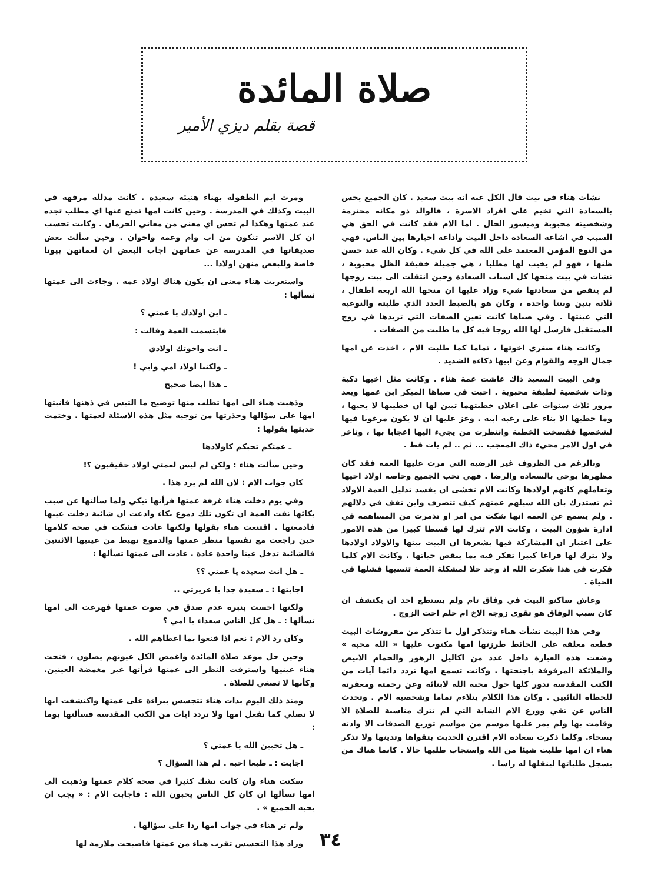صلاة المائدة
قصة بقلم ديزي الأمير
نشات هناء في بيت قال الكل عنه انه بيت سعيد . كان الجميع يحس بالسعادة التي تخيم على افراد الاسرة ، فالوالد ذو مكانه محترمة وشخصيته محبوبة وميسور الحال . اما الام فقد كانت في الحق هي السبب في اشاعة السعادة داخل البيت واذاعة اخبارها بين الناس. فهي من النوع المؤمن المعتمد على الله في كل شيء . وكان الله عند حسن ظنها ، فهو لم يخيب لها مطلبا ، هي جميلة خفيفة الظل محبوبة ، نشات في بيت منحها كل اسباب السعادة وحين انتقلت الى بيت زوجها لم ينقص من سعادتها شيء وزاد عليها ان منحها الله اربعة اطفال ، ثلاثة بنين وبنتا واحدة ، وكان هو بالضبط العدد الذي طلبته والنوعية التي عينتها . وفي صباها كانت تعين الصفات التي تريدها في زوج المستقبل فارسل لها الله زوجا فيه كل ما طلبت من الصفات .
وكانت هناء صغرى اخوتها ، تماما كما طلبت الام ، اخذت عن امها جمال الوجه والقوام وعن ابيها ذكاءه الشديد .
وفي البيت السعيد ذاك عاشت عمة هناء . وكانت مثل اخيها ذكية وذات شخصية لطيفة محبوبة . احبت في صباها المبكر ابن عمها وبعد مرور ثلاث سنوات على اعلان خطبتهما تبين لها ان خطيبها لا يحبها ، وما خطبها الا بناء على رغبة ابيه . وعز عليها ان لا يكون مرغوبا فيها لشخصها ففسخت الخطبة وانتظرت من يجيء اليها اعجابا بها ، وتاخر في اول الامر مجيء ذاك المعجب ... ثم .. لم يات قط .
وبالرغم من الظروف غير الرضية التي مرت عليها العمة فقد كان مظهرها يوحي بالسعادة والرضا . فهي تحب الجميع وخاصة اولاد اخيها وتعاملهم كانهم اولادها وكانت الام تخشى ان يفسد تدليل العمة الاولاد ثم تستدرك بان الله سيلهم عمتهم كيف تتصرف واين تقف في دلالهم . ولم يسمع عن العمة انها شكت من امر او تذمرت من المساهمة في ادارة شؤون البيت ، وكانت الام تترك لها قسطا كبيرا من هذه الامور على اعتبار ان المشاركة فيها يشعرها ان البيت بيتها والاولاد اولادها ولا يترك لها فراغا كبيرا تفكر فيه بما ينقص حياتها . وكانت الام كلما فكرت في هذا شكرت الله اذ وجد حلا لمشكلة العمة تنسيها فشلها في الحياة .
وعاش ساكنو البيت في وفاق تام ولم يستطع احد ان يكتشف ان كان سبب الوفاق هو تقوى زوجة الاخ ام حلم اخت الزوج .
وفي هذا البيت نشأت هناء وتتذكر اول ما تتذكر من مفروشات البيت قطعة معلقة على الحائط طرزتها امها مكتوب عليها « الله محبه » وضعت هذه العبارة داخل عدد من اكاليل الزهور والحمام الابيض والملائكة المرفوفة باجنحتها . وكانت تسمع امها تردد دائما آيات من الكتب المقدسة تدور كلها حول محبة الله لابنائه وعن رحمته ومغفرته للخطاة التائبين . وكان هذا الكلام يتلاءم تماما وشخصية الام . وتحدث الناس عن تقي وورع الام الشابة التي لم تترك مناسبة للصلاة الا وقامت بها ولم يمر عليها موسم من مواسم توزيع الصدقات الا وادته بسخاء. وكلما ذكرت سعادة الام اقترن الحديث بتقواها وتدينها ولا تذكر هناء ان امها طلبت شيئا من الله واستجاب طلبها حالا . كانما هناك من يسجل طلباتها لينقلها له راسا .
ومرت ايم الطفولة بهناء هنيئة سعيدة . كانت مدلله مرفهة في البيت وكذلك في المدرسة . وحين كانت امها تمنع عنها اي مطلب تجده عند عمتها وهكذا لم تحس اي معنى من معاني الحرمان . وكانت تحسب ان كل الاسر تتكون من اب وام وعمه واخوان . وحين سألت بعض صديقاتها في المدرسة عن عماتهن اجاب البعض ان لعماتهن بيوتا خاصة وللبعض منهن اولادا ...
واستغربت هناء معنى ان يكون هناك اولاد عمة . وجاءت الى عمتها تسألها :
ـ اين اولادك يا عمتي ؟
فابتسمت العمة وقالت :
ـ انت واخوتك اولادي
ـ ولكننا اولاد امي وابي !
ـ هذا ايضا صحيح
وذهبت هناء الى امها تطلب منها توضيح ما التبس في ذهنها فانبتها امها على سؤالها وحذرتها من توجيه مثل هذه الاسئلة لعمتها . وختمت حديثها بقولها :
ـ عمتكم تحبكم كاولادها
وحين سألت هناء : ولكن لم ليس لعمتي اولاد حقيقيون ؟!
كان جواب الام : لان الله لم يرد هذا .
وفي يوم دخلت هناء غرفة عمتها فرأتها تبكي ولما سألتها عن سبب بكائها نفت العمة ان تكون تلك دموع بكاء وادعت ان شائبة دخلت عينها فادمعتها . اقتنعت هناء بقولها ولكنها عادت فشكت في صحة كلامها حين راجعت مع نفسها منظر عمتها والدموع تهبط من عينيها الاثنتين فالشائبة تدخل عينا واحدة عادة . عادت الى عمتها تسألها :
ـ هل انت سعيدة يا عمتي ؟؟
اجابتها : ـ سعيدة جدا يا عزيزتي ..
ولكنها احست بنبرة عدم صدق في صوت عمتها فهرعت الى امها تسألها : ـ هل كل الناس سعداء يا امي ؟
وكان رد الام : نعم اذا قنعوا بما اعطاهم الله .
وحين حل موعد صلاة المائدة واغمض الكل عيونهم يصلون ، فتحت هناء عينيها واسترقت النظر الى عمتها فرأتها غير مغمضة العينين. وكأنها لا تصغي للصلاة .
ومنذ ذلك اليوم بدات هناء تتجسس ببراءة على عمتها واكتشفت انها لا تصلي كما تفعل امها ولا تردد ايات من الكتب المقدسة فسألتها يوما :
ـ هل تحبين الله يا عمتي ؟
اجابت : ـ طبعا احبه . لم هذا السؤال ؟
سكتت هناء وان كانت تشك كثيرا في صحة كلام عمتها وذهبت الى امها تسألها ان كان كل الناس يحبون الله : فاجابت الام : « يجب ان يحبه الجميع » .
ولم تر هناء في جواب امها ردا على سؤالها .
وزاد هذا التجسس تقرب هناء من عمتها فاصبحت ملازمة لها
٣٤